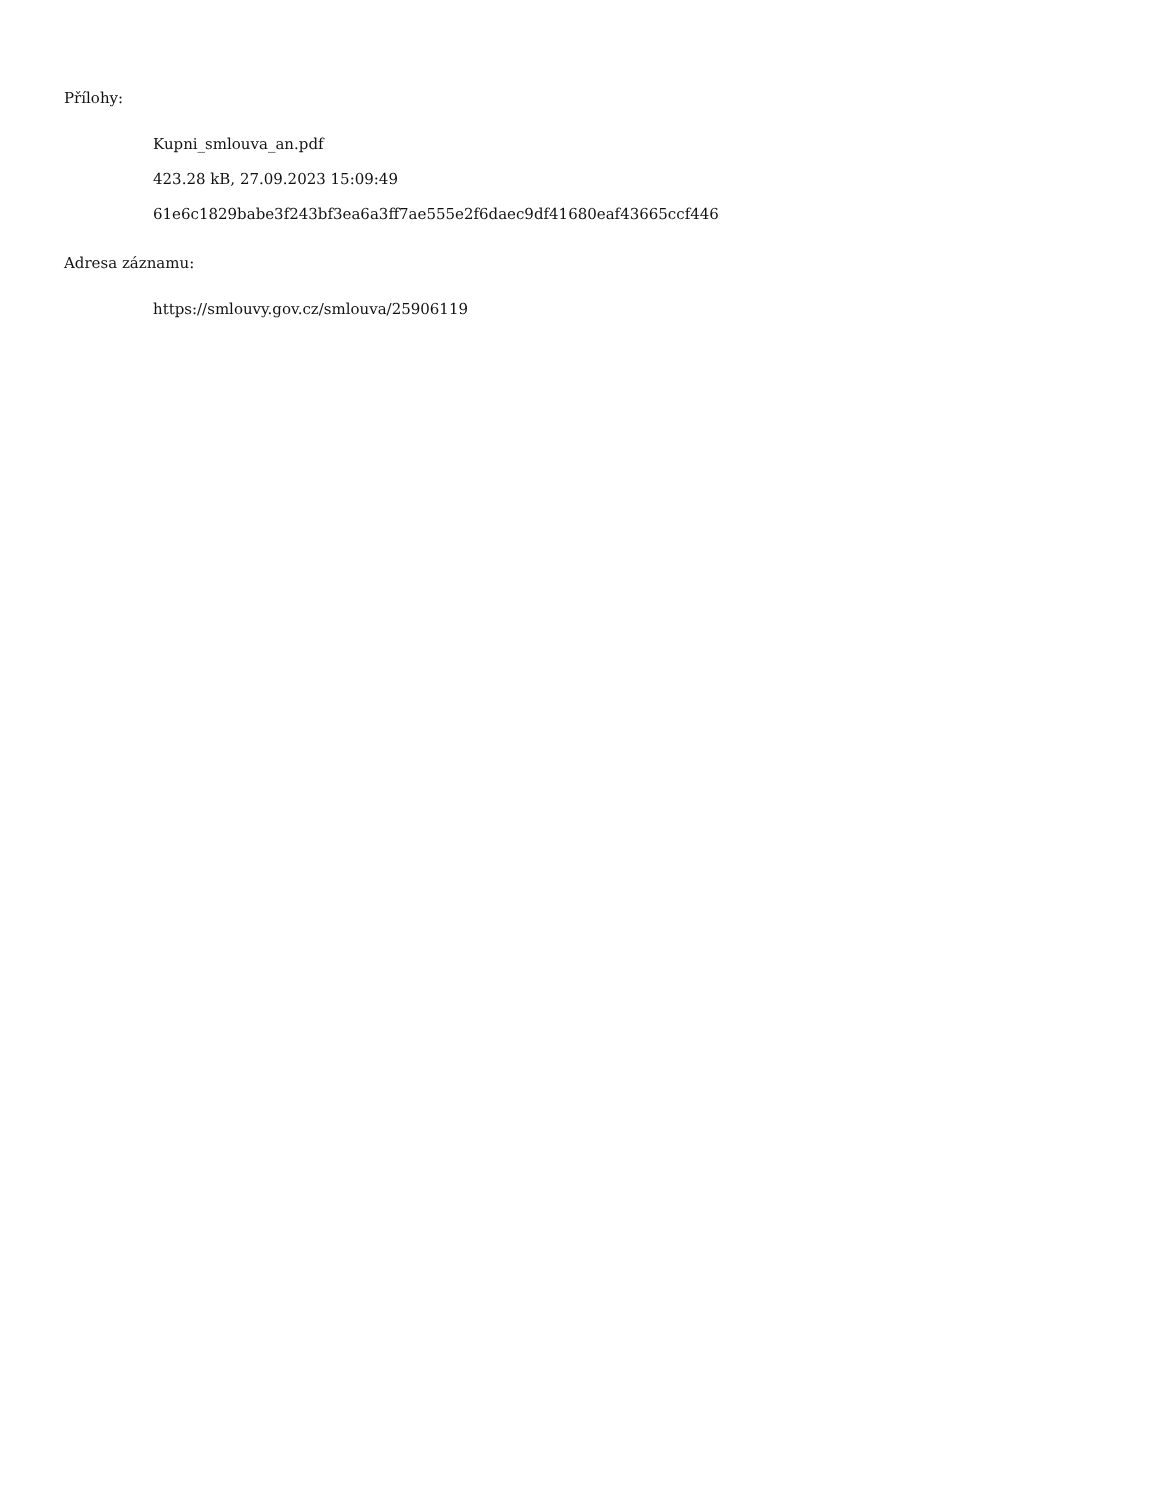Přílohy:
Kupni_smlouva_an.pdf
423.28 kB, 27.09.2023 15:09:49
61e6c1829babe3f243bf3ea6a3ff7ae555e2f6daec9df41680eaf43665ccf446
Adresa záznamu:
https://smlouvy.gov.cz/smlouva/25906119